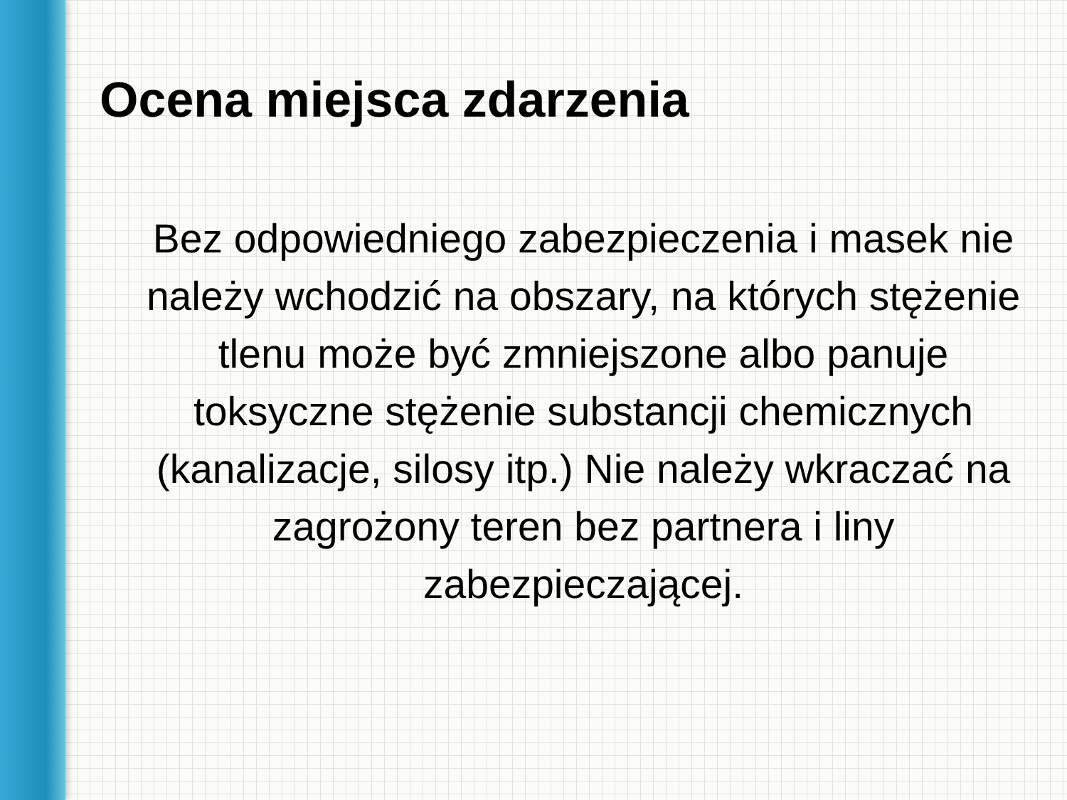Ocena miejsca zdarzenia
Bez odpowiedniego zabezpieczenia i masek nie należy wchodzić na obszary, na których stężenie tlenu może być zmniejszone albo panuje toksyczne stężenie substancji chemicznych (kanalizacje, silosy itp.) Nie należy wkraczać na zagrożony teren bez partnera i liny zabezpieczającej.